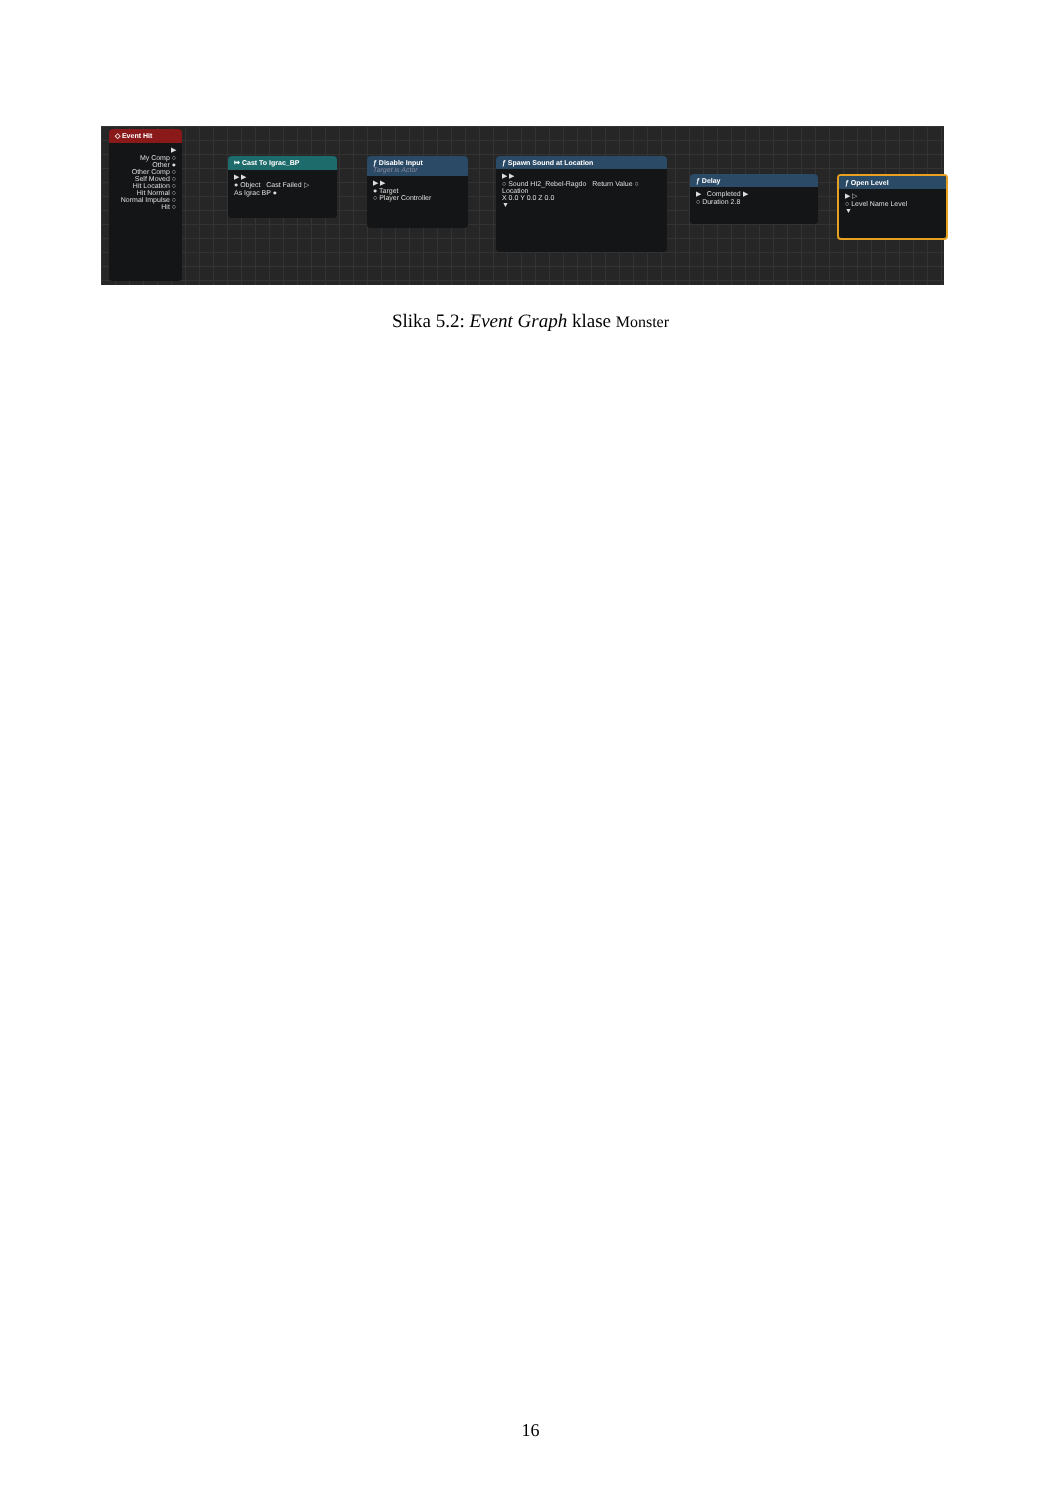◇ Event Hit
▶
My Comp ○
Other ●
Other Comp ○
Self Moved ○
Hit Location ○
Hit Normal ○
Normal Impulse ○
Hit ○
↦ Cast To Igrac_BP
▶ ▶
● Object Cast Failed ▷
As Igrac BP ●
ƒ Disable Input
Target is Actor
▶ ▶
● Target
○ Player Controller
ƒ Spawn Sound at Location
▶ ▶
○ Sound HI2_Rebel-Ragdo Return Value ○
Location
X 0.0 Y 0.0 Z 0.0
▼
ƒ Delay
▶ Completed ▶
○ Duration 2.8
ƒ Open Level
▶ ▷
○ Level Name Level
▼
Slika 5.2: Event Graph klase Monster
16